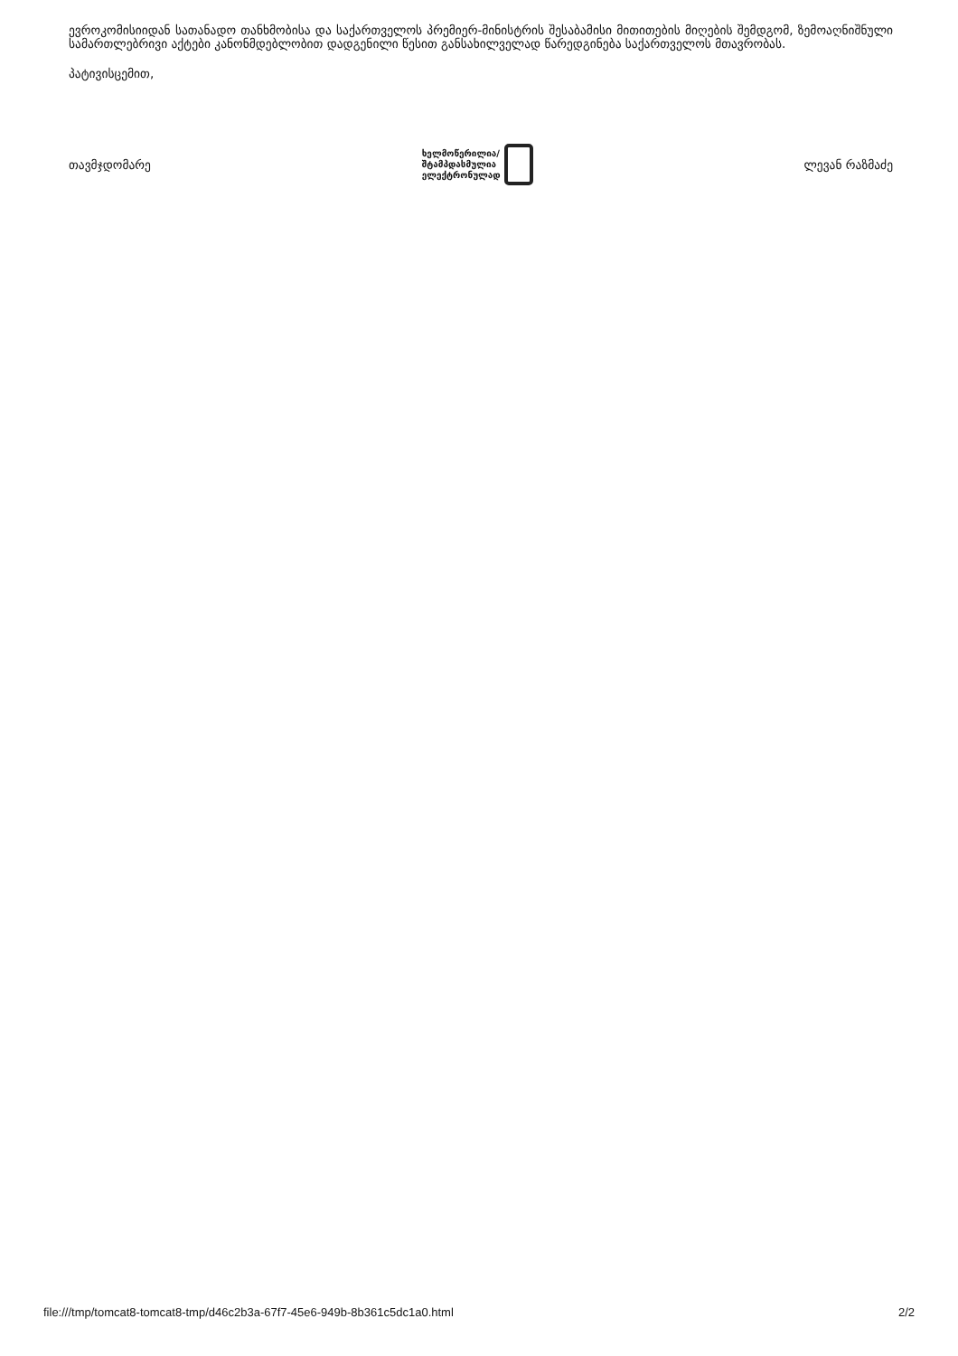ევროკომისიიდან სათანადო თანხმობისა და საქართველოს პრემიერ-მინისტრის შესაბამისი მითითების მიღების შემდგომ, ზემოაღნიშნული სამართლებრივი აქტები კანონმდებლობით დადგენილი წესით განსახილველად წარედგინება საქართველოს მთავრობას.
პატივისცემით,
თავმჯდომარე
ხელმოწერილია/
შტამპდასმულია
ელექტრონულად
ლევან რაზმაძე
file:///tmp/tomcat8-tomcat8-tmp/d46c2b3a-67f7-45e6-949b-8b361c5dc1a0.html 2/2